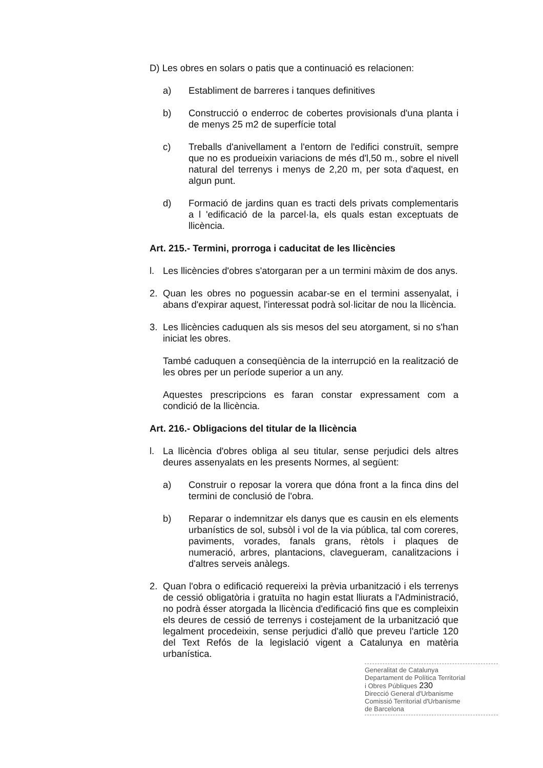D) Les obres en solars o patis que a continuació es relacionen:
a) Establiment de barreres i tanques definitives
b) Construcció o enderroc de cobertes provisionals d'una planta i de menys 25 m2 de superfície total
c) Treballs d'anivellament a l'entorn de l'edifici construït, sempre que no es produeixin variacions de més d'l,50 m., sobre el nivell natural del terrenys i menys de 2,20 m, per sota d'aquest, en algun punt.
d) Formació de jardins quan es tracti dels privats complementaris a l 'edificació de la parcel·la, els quals estan exceptuats de llicència.
Art. 215.- Termini, prorroga i caducitat de les llicències
l. Les llicències d'obres s'atorgaran per a un termini màxim de dos anys.
2. Quan les obres no poguessin acabar-se en el termini assenyalat, i abans d'expirar aquest, l'interessat podrà sol·licitar de nou la llicència.
3. Les llicències caduquen als sis mesos del seu atorgament, si no s'han iniciat les obres.
També caduquen a conseqüència de la interrupció en la realització de les obres per un període superior a un any.
Aquestes prescripcions es faran constar expressament com a condició de la llicència.
Art. 216.- Obligacions del titular de la llicència
l. La llicència d'obres obliga al seu titular, sense perjudici dels altres deures assenyalats en les presents Normes, al següent:
a) Construir o reposar la vorera que dóna front a la finca dins del termini de conclusió de l'obra.
b) Reparar o indemnitzar els danys que es causin en els elements urbanístics de sol, subsòl i vol de la via pública, tal com coreres, paviments, vorades, fanals grans, rètols i plaques de numeració, arbres, plantacions, clavegueram, canalitzacions i d'altres serveis anàlegs.
2. Quan l'obra o edificació requereixi la prèvia urbanització i els terrenys de cessió obligatòria i gratuïta no hagin estat lliurats a l'Administració, no podrà ésser atorgada la llicència d'edificació fins que es compleixin els deures de cessió de terrenys i costejament de la urbanització que legalment procedeixin, sense perjudici d'allò que preveu l'article 120 del Text Refós de la legislació vigent a Catalunya en matèria urbanística.
Generalitat de Catalunya
Departament de Política Territorial
i Obres Públiques 230
Direcció General d'Urbanisme
Comissió Territorial d'Urbanisme
de Barcelona